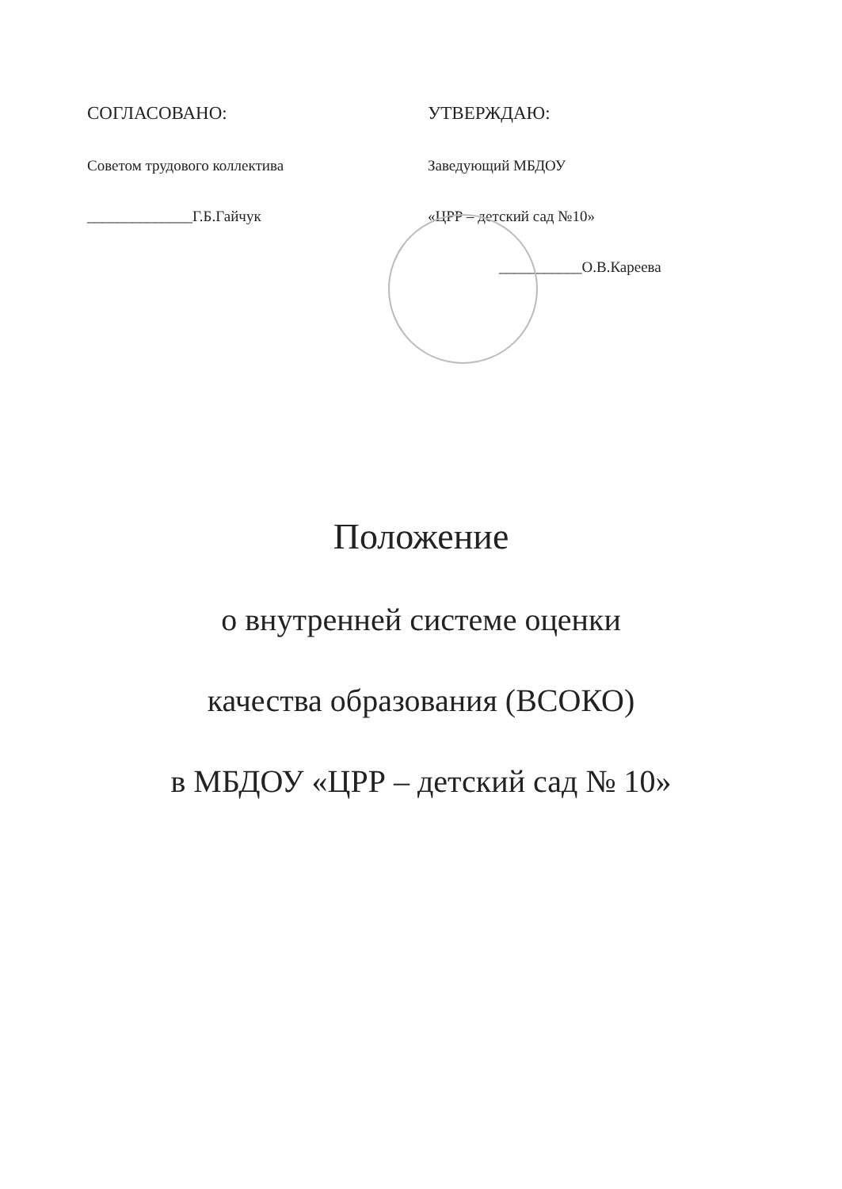СОГЛАСОВАНО:
Советом трудового коллектива
______________Г.Б.Гайчук
УТВЕРЖДАЮ:
Заведующий МБДОУ
«ЦРР – детский сад №10»
___________О.В.Кареева
Положение
о внутренней системе оценки
качества образования (ВСОКО)
в МБДОУ «ЦРР – детский сад № 10»